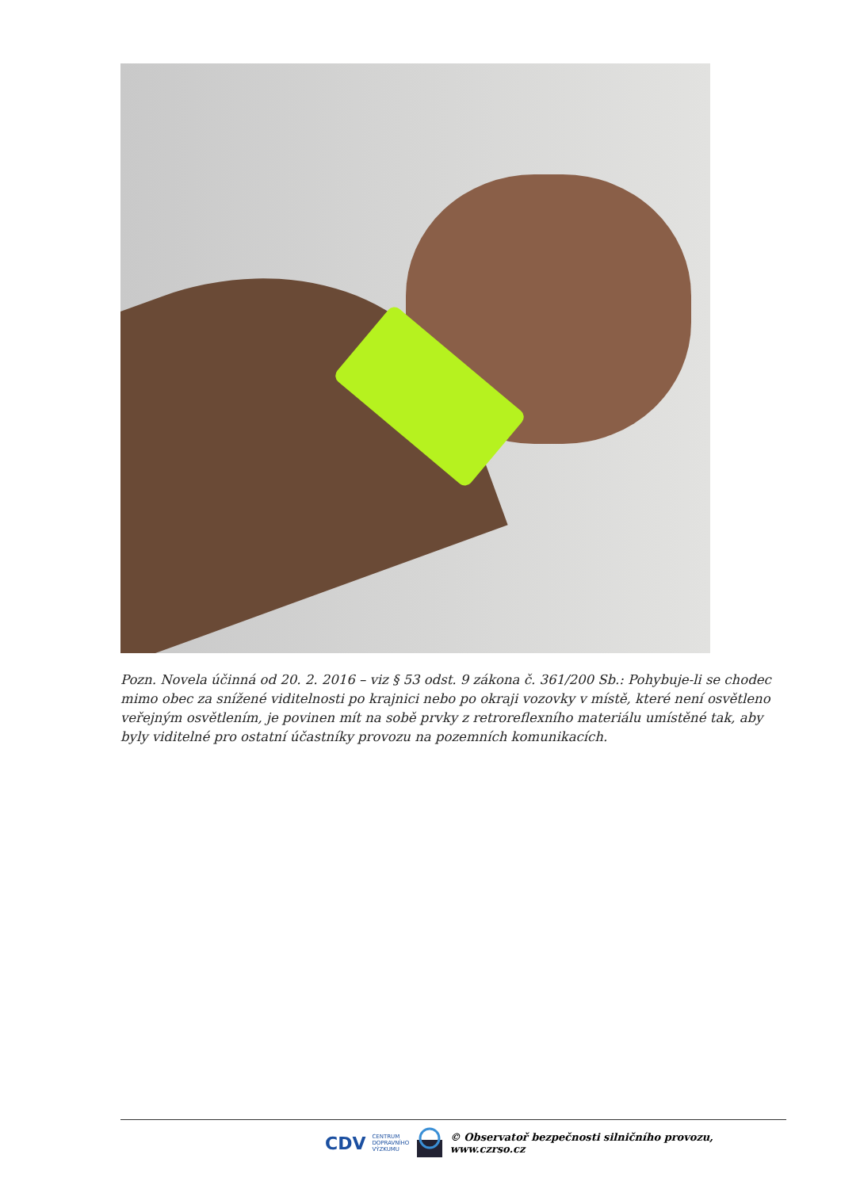Pozn. Novela účinná od 20. 2. 2016 – viz § 53 odst. 9 zákona č. 361/200 Sb.: Pohybuje-li se chodec mimo obec za snížené viditelnosti po krajnici nebo po okraji vozovky v místě, které není osvětleno veřejným osvětlením, je povinen mít na sobě prvky z retroreflexního materiálu umístěné tak, aby byly viditelné pro ostatní účastníky provozu na pozemních komunikacích.
CDV CENTRUM
DOPRAVNÍHO
VÝZKUMU © Observatoř bezpečnosti silničního provozu, www.czrso.cz